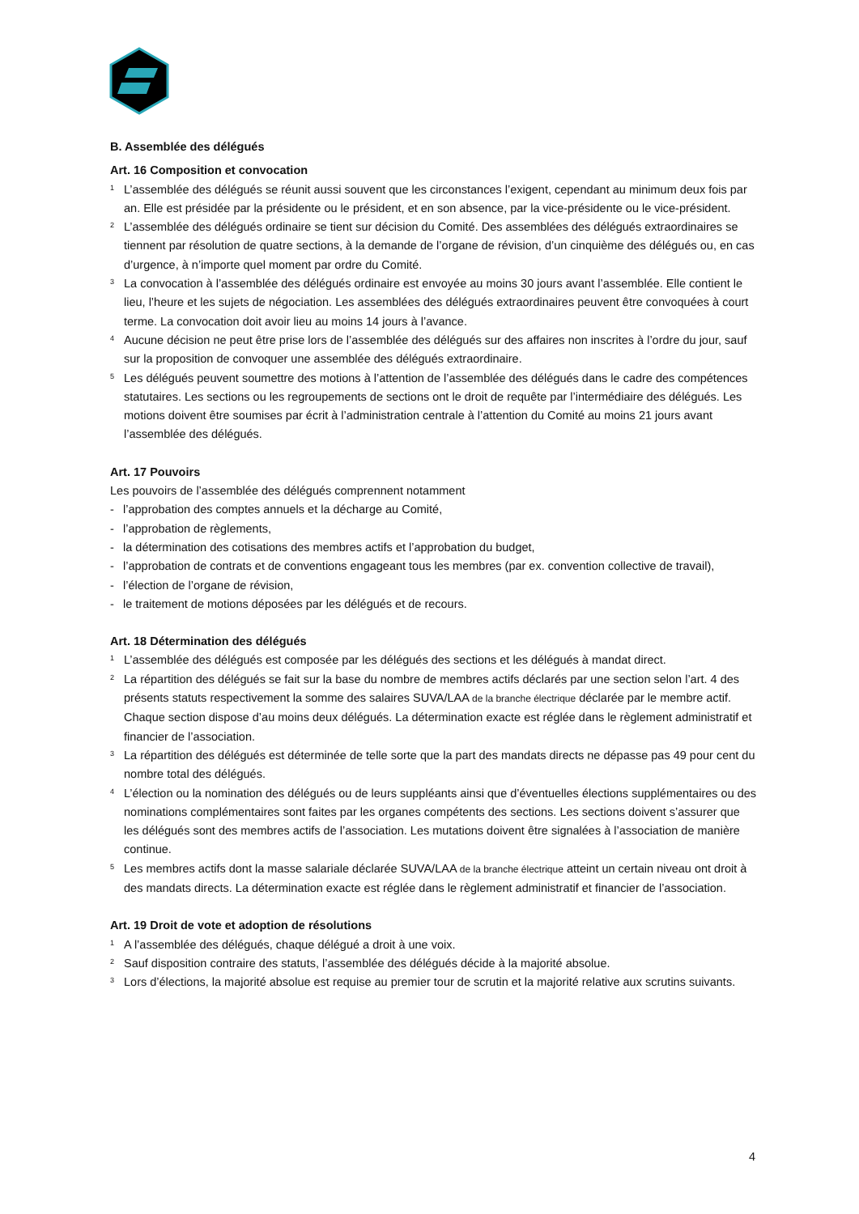B. Assemblée des délégués
Art. 16 Composition et convocation
1
L’assemblée des délégués se réunit aussi souvent que les circonstances l’exigent, cependant au minimum deux fois par an. Elle est présidée par la présidente ou le président, et en son absence, par la vice-présidente ou le vice-président.
2
L’assemblée des délégués ordinaire se tient sur décision du Comité. Des assemblées des délégués extraordinaires se tiennent par résolution de quatre sections, à la demande de l’organe de révision, d’un cinquième des délégués ou, en cas d’urgence, à n’importe quel moment par ordre du Comité.
3
La convocation à l’assemblée des délégués ordinaire est envoyée au moins 30 jours avant l’assemblée. Elle contient le lieu, l’heure et les sujets de négociation. Les assemblées des délégués extraordinaires peuvent être convoquées à court terme. La convocation doit avoir lieu au moins 14 jours à l’avance.
4
Aucune décision ne peut être prise lors de l’assemblée des délégués sur des affaires non inscrites à l’ordre du jour, sauf sur la proposition de convoquer une assemblée des délégués extraordinaire.
5
Les délégués peuvent soumettre des motions à l’attention de l’assemblée des délégués dans le cadre des compétences statutaires. Les sections ou les regroupements de sections ont le droit de requête par l’intermédiaire des délégués. Les motions doivent être soumises par écrit à l’administration centrale à l’attention du Comité au moins 21 jours avant l’assemblée des délégués.
Art. 17 Pouvoirs
Les pouvoirs de l’assemblée des délégués comprennent notamment
- l’approbation des comptes annuels et la décharge au Comité,
- l’approbation de règlements,
- la détermination des cotisations des membres actifs et l’approbation du budget,
- l’approbation de contrats et de conventions engageant tous les membres (par ex. convention collective de travail),
- l’élection de l’organe de révision,
- le traitement de motions déposées par les délégués et de recours.
Art. 18 Détermination des délégués
1
L’assemblée des délégués est composée par les délégués des sections et les délégués à mandat direct.
2
La répartition des délégués se fait sur la base du nombre de membres actifs déclarés par une section selon l’art. 4 des présents statuts respectivement la somme des salaires SUVA/LAA de la branche électrique déclarée par le membre actif. Chaque section dispose d’au moins deux délégués. La détermination exacte est réglée dans le règlement administratif et financier de l’association.
3
La répartition des délégués est déterminée de telle sorte que la part des mandats directs ne dépasse pas 49 pour cent du nombre total des délégués.
4
L’élection ou la nomination des délégués ou de leurs suppléants ainsi que d’éventuelles élections supplémentaires ou des nominations complémentaires sont faites par les organes compétents des sections. Les sections doivent s’assurer que les délégués sont des membres actifs de l’association. Les mutations doivent être signalées à l’association de manière continue.
5
Les membres actifs dont la masse salariale déclarée SUVA/LAA de la branche électrique atteint un certain niveau ont droit à des mandats directs. La détermination exacte est réglée dans le règlement administratif et financier de l’association.
Art. 19 Droit de vote et adoption de résolutions
1
A l’assemblée des délégués, chaque délégué a droit à une voix.
2
Sauf disposition contraire des statuts, l’assemblée des délégués décide à la majorité absolue.
3
Lors d’élections, la majorité absolue est requise au premier tour de scrutin et la majorité relative aux scrutins suivants.
4